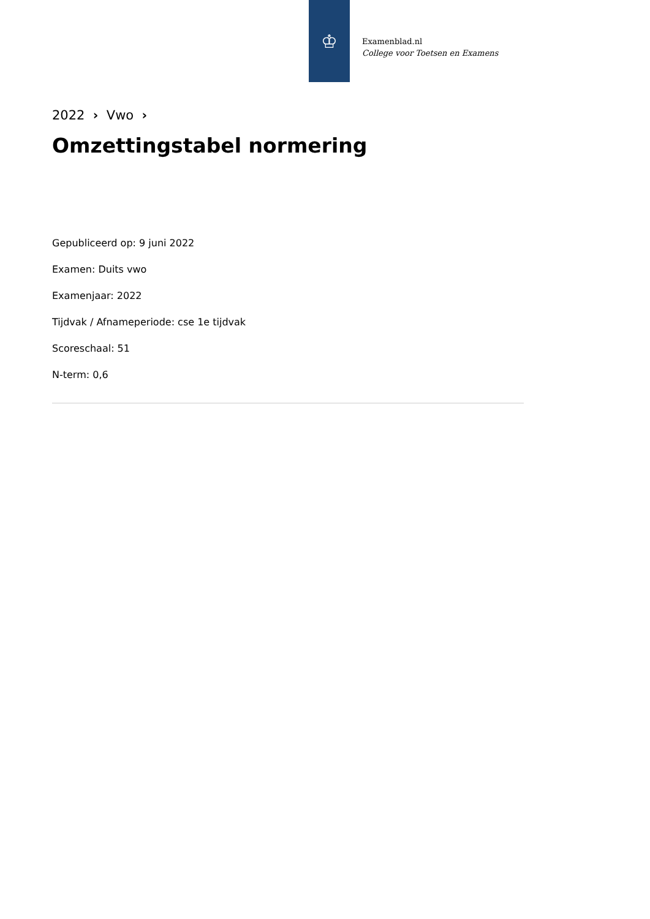♔
Examenblad.nl
College voor Toetsen en Examens
2022 › Vwo ›
Omzettingstabel normering
Gepubliceerd op: 9 juni 2022
Examen: Duits vwo
Examenjaar: 2022
Tijdvak / Afnameperiode: cse 1e tijdvak
Scoreschaal: 51
N-term: 0,6